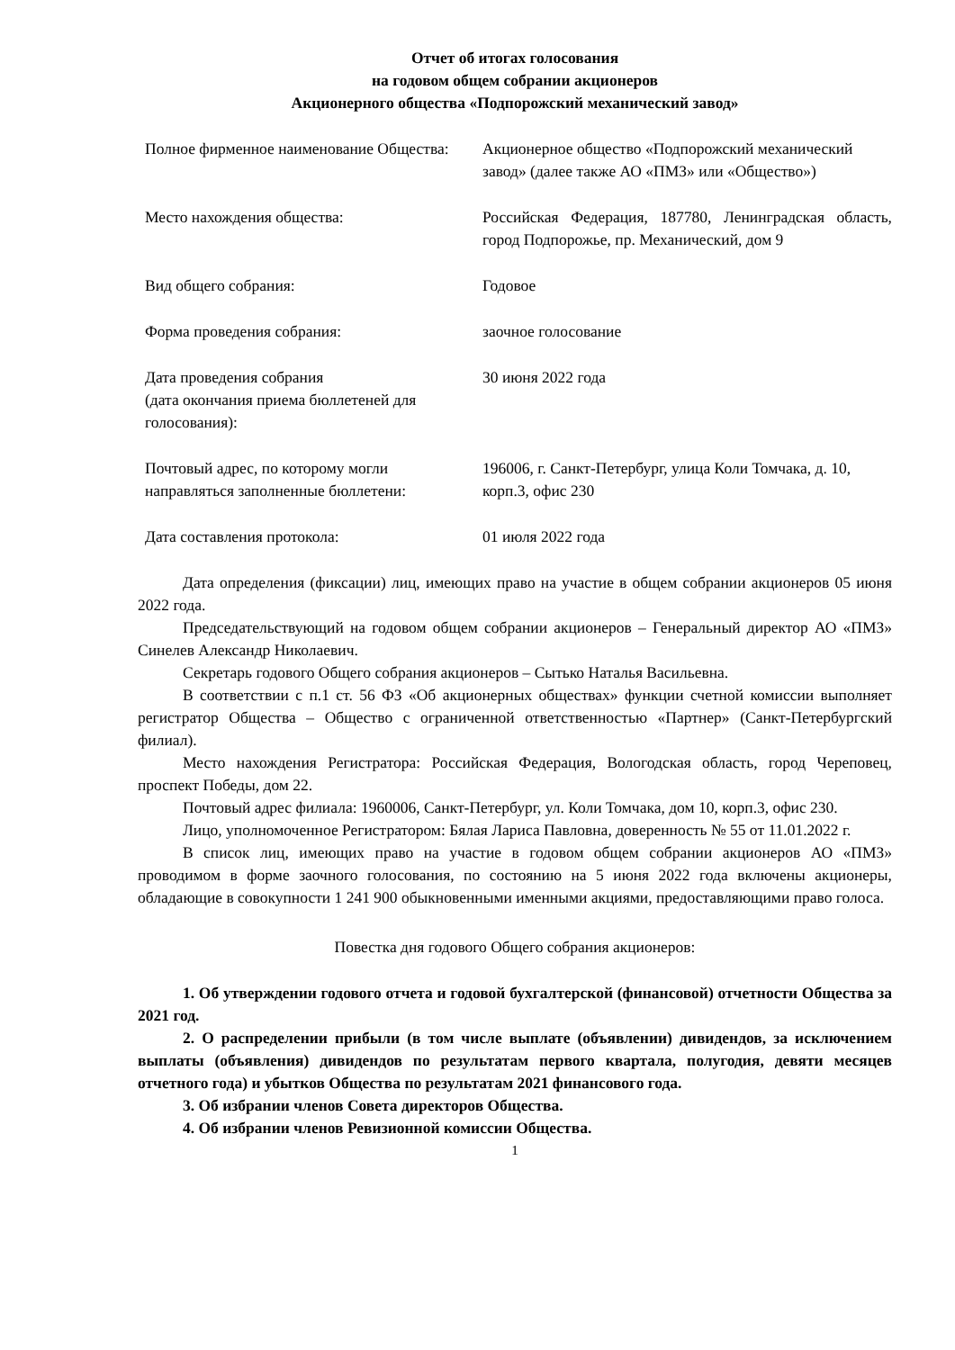Отчет об итогах голосования
на годовом общем собрании акционеров
Акционерного общества «Подпорожский механический завод»
| Полное фирменное наименование Общества: | Акционерное общество «Подпорожский механический завод» (далее также АО «ПМЗ» или «Общество») |
| Место нахождения общества: | Российская Федерация, 187780, Ленинградская область, город Подпорожье, пр. Механический, дом 9 |
| Вид общего собрания: | Годовое |
| Форма проведения собрания: | заочное голосование |
| Дата проведения собрания (дата окончания приема бюллетеней для голосования): | 30 июня 2022 года |
| Почтовый адрес, по которому могли направляться заполненные бюллетени: | 196006, г. Санкт-Петербург, улица Коли Томчака, д. 10, корп.3, офис 230 |
| Дата составления протокола: | 01 июля 2022 года |
Дата определения (фиксации) лиц, имеющих право на участие в общем собрании акционеров 05 июня 2022 года.
Председательствующий на годовом общем собрании акционеров – Генеральный директор АО «ПМЗ» Синелев Александр Николаевич.
Секретарь годового Общего собрания акционеров – Сытько Наталья Васильевна.
В соответствии с п.1 ст. 56 ФЗ «Об акционерных обществах» функции счетной комиссии выполняет регистратор Общества – Общество с ограниченной ответственностью «Партнер» (Санкт-Петербургский филиал).
Место нахождения Регистратора: Российская Федерация, Вологодская область, город Череповец, проспект Победы, дом 22.
Почтовый адрес филиала: 1960006, Санкт-Петербург, ул. Коли Томчака, дом 10, корп.3, офис 230.
Лицо, уполномоченное Регистратором: Бялая Лариса Павловна, доверенность № 55 от 11.01.2022 г.
В список лиц, имеющих право на участие в годовом общем собрании акционеров АО «ПМЗ» проводимом в форме заочного голосования, по состоянию на 5 июня 2022 года включены акционеры, обладающие в совокупности 1 241 900 обыкновенными именными акциями, предоставляющими право голоса.
Повестка дня годового Общего собрания акционеров:
1. Об утверждении годового отчета и годовой бухгалтерской (финансовой) отчетности Общества за 2021 год.
2. О распределении прибыли (в том числе выплате (объявлении) дивидендов, за исключением выплаты (объявления) дивидендов по результатам первого квартала, полугодия, девяти месяцев отчетного года) и убытков Общества по результатам 2021 финансового года.
3. Об избрании членов Совета директоров Общества.
4. Об избрании членов Ревизионной комиссии Общества.
1